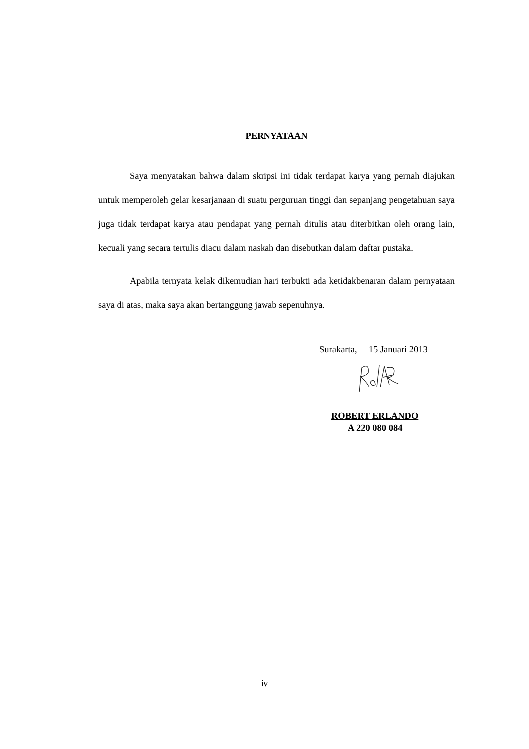PERNYATAAN
Saya menyatakan bahwa dalam skripsi ini tidak terdapat karya yang pernah diajukan untuk memperoleh gelar kesarjanaan di suatu perguruan tinggi dan sepanjang pengetahuan saya juga tidak terdapat karya atau pendapat yang pernah ditulis atau diterbitkan oleh orang lain, kecuali yang secara tertulis diacu dalam naskah dan disebutkan dalam daftar pustaka.
Apabila ternyata kelak dikemudian hari terbukti ada ketidakbenaran dalam pernyataan saya di atas, maka saya akan bertanggung jawab sepenuhnya.
Surakarta, 15 Januari 2013
ROBERT ERLANDO
A 220 080 084
iv